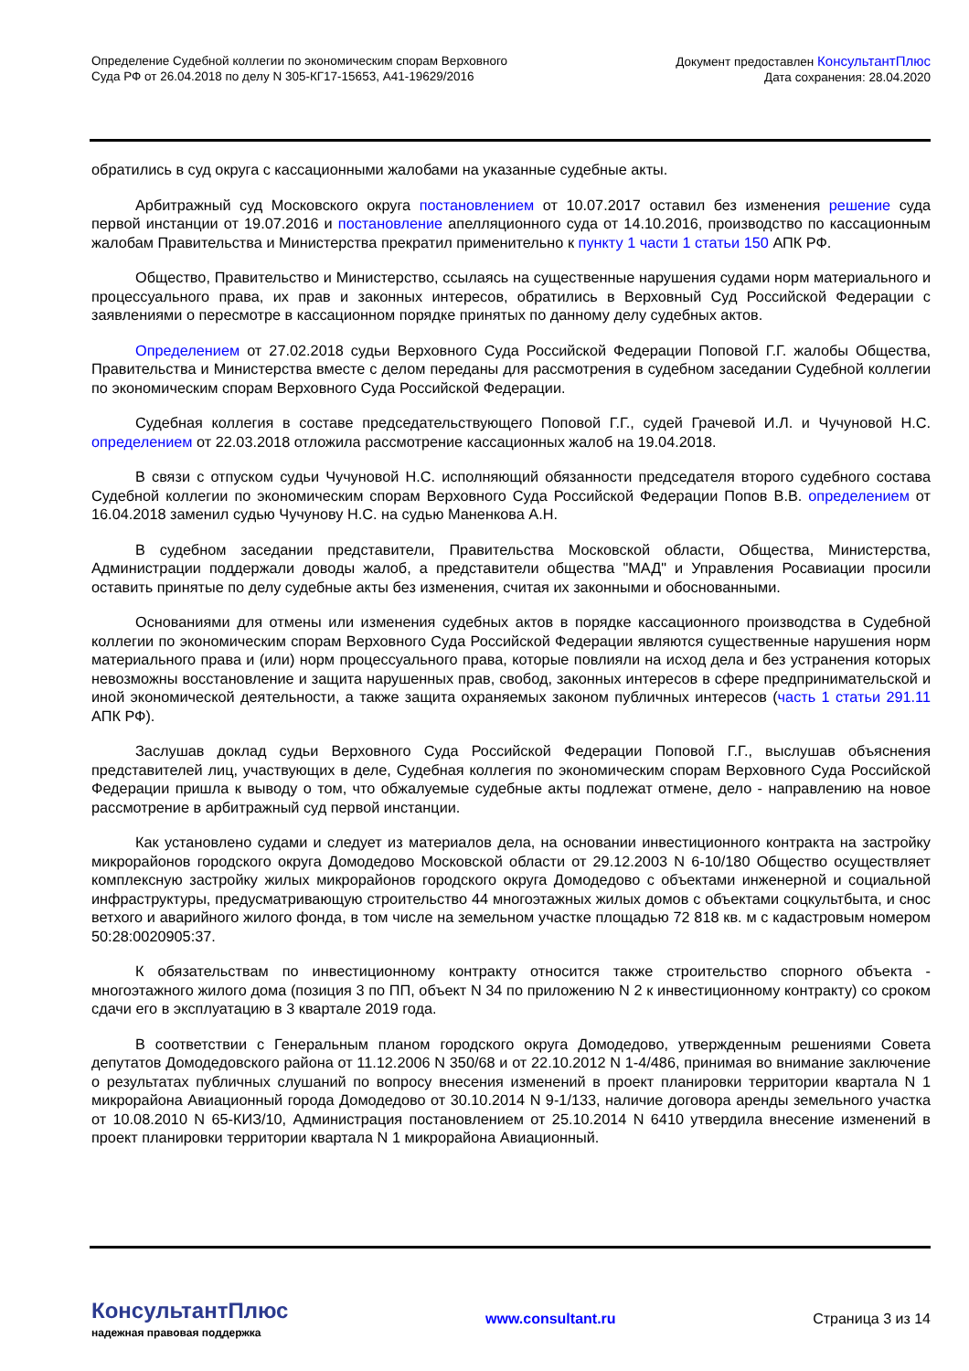Определение Судебной коллегии по экономическим спорам Верховного
Суда РФ от 26.04.2018 по делу N 305-КГ17-15653, А41-19629/2016
Документ предоставлен КонсультантПлюс
Дата сохранения: 28.04.2020
обратились в суд округа с кассационными жалобами на указанные судебные акты.
Арбитражный суд Московского округа постановлением от 10.07.2017 оставил без изменения решение суда первой инстанции от 19.07.2016 и постановление апелляционного суда от 14.10.2016, производство по кассационным жалобам Правительства и Министерства прекратил применительно к пункту 1 части 1 статьи 150 АПК РФ.
Общество, Правительство и Министерство, ссылаясь на существенные нарушения судами норм материального и процессуального права, их прав и законных интересов, обратились в Верховный Суд Российской Федерации с заявлениями о пересмотре в кассационном порядке принятых по данному делу судебных актов.
Определением от 27.02.2018 судьи Верховного Суда Российской Федерации Поповой Г.Г. жалобы Общества, Правительства и Министерства вместе с делом переданы для рассмотрения в судебном заседании Судебной коллегии по экономическим спорам Верховного Суда Российской Федерации.
Судебная коллегия в составе председательствующего Поповой Г.Г., судей Грачевой И.Л. и Чучуновой Н.С. определением от 22.03.2018 отложила рассмотрение кассационных жалоб на 19.04.2018.
В связи с отпуском судьи Чучуновой Н.С. исполняющий обязанности председателя второго судебного состава Судебной коллегии по экономическим спорам Верховного Суда Российской Федерации Попов В.В. определением от 16.04.2018 заменил судью Чучунову Н.С. на судью Маненкова А.Н.
В судебном заседании представители, Правительства Московской области, Общества, Министерства, Администрации поддержали доводы жалоб, а представители общества "МАД" и Управления Росавиации просили оставить принятые по делу судебные акты без изменения, считая их законными и обоснованными.
Основаниями для отмены или изменения судебных актов в порядке кассационного производства в Судебной коллегии по экономическим спорам Верховного Суда Российской Федерации являются существенные нарушения норм материального права и (или) норм процессуального права, которые повлияли на исход дела и без устранения которых невозможны восстановление и защита нарушенных прав, свобод, законных интересов в сфере предпринимательской и иной экономической деятельности, а также защита охраняемых законом публичных интересов (часть 1 статьи 291.11 АПК РФ).
Заслушав доклад судьи Верховного Суда Российской Федерации Поповой Г.Г., выслушав объяснения представителей лиц, участвующих в деле, Судебная коллегия по экономическим спорам Верховного Суда Российской Федерации пришла к выводу о том, что обжалуемые судебные акты подлежат отмене, дело - направлению на новое рассмотрение в арбитражный суд первой инстанции.
Как установлено судами и следует из материалов дела, на основании инвестиционного контракта на застройку микрорайонов городского округа Домодедово Московской области от 29.12.2003 N 6-10/180 Общество осуществляет комплексную застройку жилых микрорайонов городского округа Домодедово с объектами инженерной и социальной инфраструктуры, предусматривающую строительство 44 многоэтажных жилых домов с объектами соцкультбыта, и снос ветхого и аварийного жилого фонда, в том числе на земельном участке площадью 72 818 кв. м с кадастровым номером 50:28:0020905:37.
К обязательствам по инвестиционному контракту относится также строительство спорного объекта - многоэтажного жилого дома (позиция 3 по ПП, объект N 34 по приложению N 2 к инвестиционному контракту) со сроком сдачи его в эксплуатацию в 3 квартале 2019 года.
В соответствии с Генеральным планом городского округа Домодедово, утвержденным решениями Совета депутатов Домодедовского района от 11.12.2006 N 350/68 и от 22.10.2012 N 1-4/486, принимая во внимание заключение о результатах публичных слушаний по вопросу внесения изменений в проект планировки территории квартала N 1 микрорайона Авиационный города Домодедово от 30.10.2014 N 9-1/133, наличие договора аренды земельного участка от 10.08.2010 N 65-КИЗ/10, Администрация постановлением от 25.10.2014 N 6410 утвердила внесение изменений в проект планировки территории квартала N 1 микрорайона Авиационный.
КонсультантПлюс
надежная правовая поддержка
www.consultant.ru Страница 3 из 14